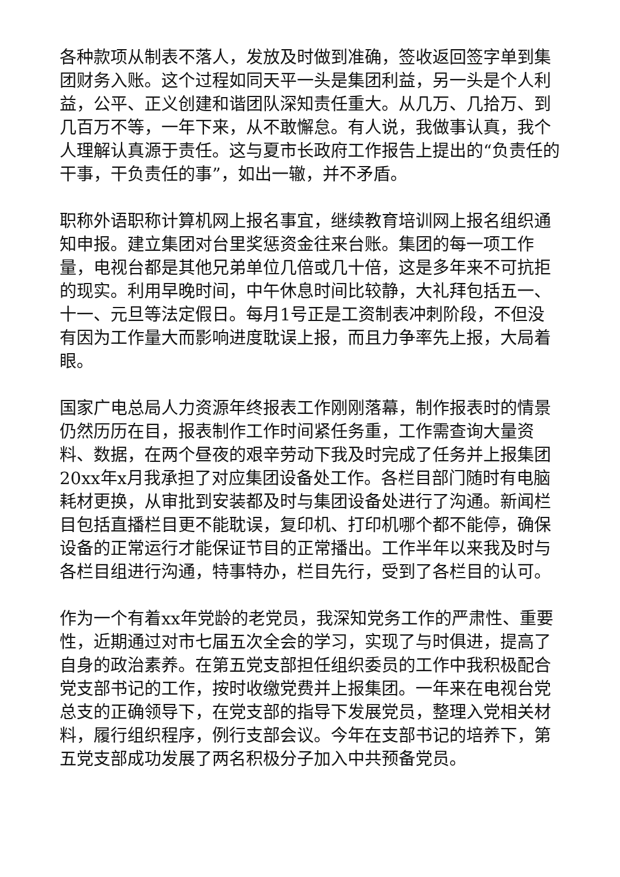各种款项从制表不落人，发放及时做到准确，签收返回签字单到集团财务入账。这个过程如同天平一头是集团利益，另一头是个人利益，公平、正义创建和谐团队深知责任重大。从几万、几拾万、到几百万不等，一年下来，从不敢懈怠。有人说，我做事认真，我个人理解认真源于责任。这与夏市长政府工作报告上提出的“负责任的干事，干负责任的事”，如出一辙，并不矛盾。
职称外语职称计算机网上报名事宜，继续教育培训网上报名组织通知申报。建立集团对台里奖惩资金往来台账。集团的每一项工作量，电视台都是其他兄弟单位几倍或几十倍，这是多年来不可抗拒的现实。利用早晚时间，中午休息时间比较静，大礼拜包括五一、十一、元旦等法定假日。每月1号正是工资制表冲刺阶段，不但没有因为工作量大而影响进度耽误上报，而且力争率先上报，大局着眼。
国家广电总局人力资源年终报表工作刚刚落幕，制作报表时的情景仍然历历在目，报表制作工作时间紧任务重，工作需查询大量资料、数据，在两个昼夜的艰辛劳动下我及时完成了任务并上报集团20xx年x月我承担了对应集团设备处工作。各栏目部门随时有电脑耗材更换，从审批到安装都及时与集团设备处进行了沟通。新闻栏目包括直播栏目更不能耽误，复印机、打印机哪个都不能停，确保设备的正常运行才能保证节目的正常播出。工作半年以来我及时与各栏目组进行沟通，特事特办，栏目先行，受到了各栏目的认可。
作为一个有着xx年党龄的老党员，我深知党务工作的严肃性、重要性，近期通过对市七届五次全会的学习，实现了与时俱进，提高了自身的政治素养。在第五党支部担任组织委员的工作中我积极配合党支部书记的工作，按时收缴党费并上报集团。一年来在电视台党总支的正确领导下，在党支部的指导下发展党员，整理入党相关材料，履行组织程序，例行支部会议。今年在支部书记的培养下，第五党支部成功发展了两名积极分子加入中共预备党员。